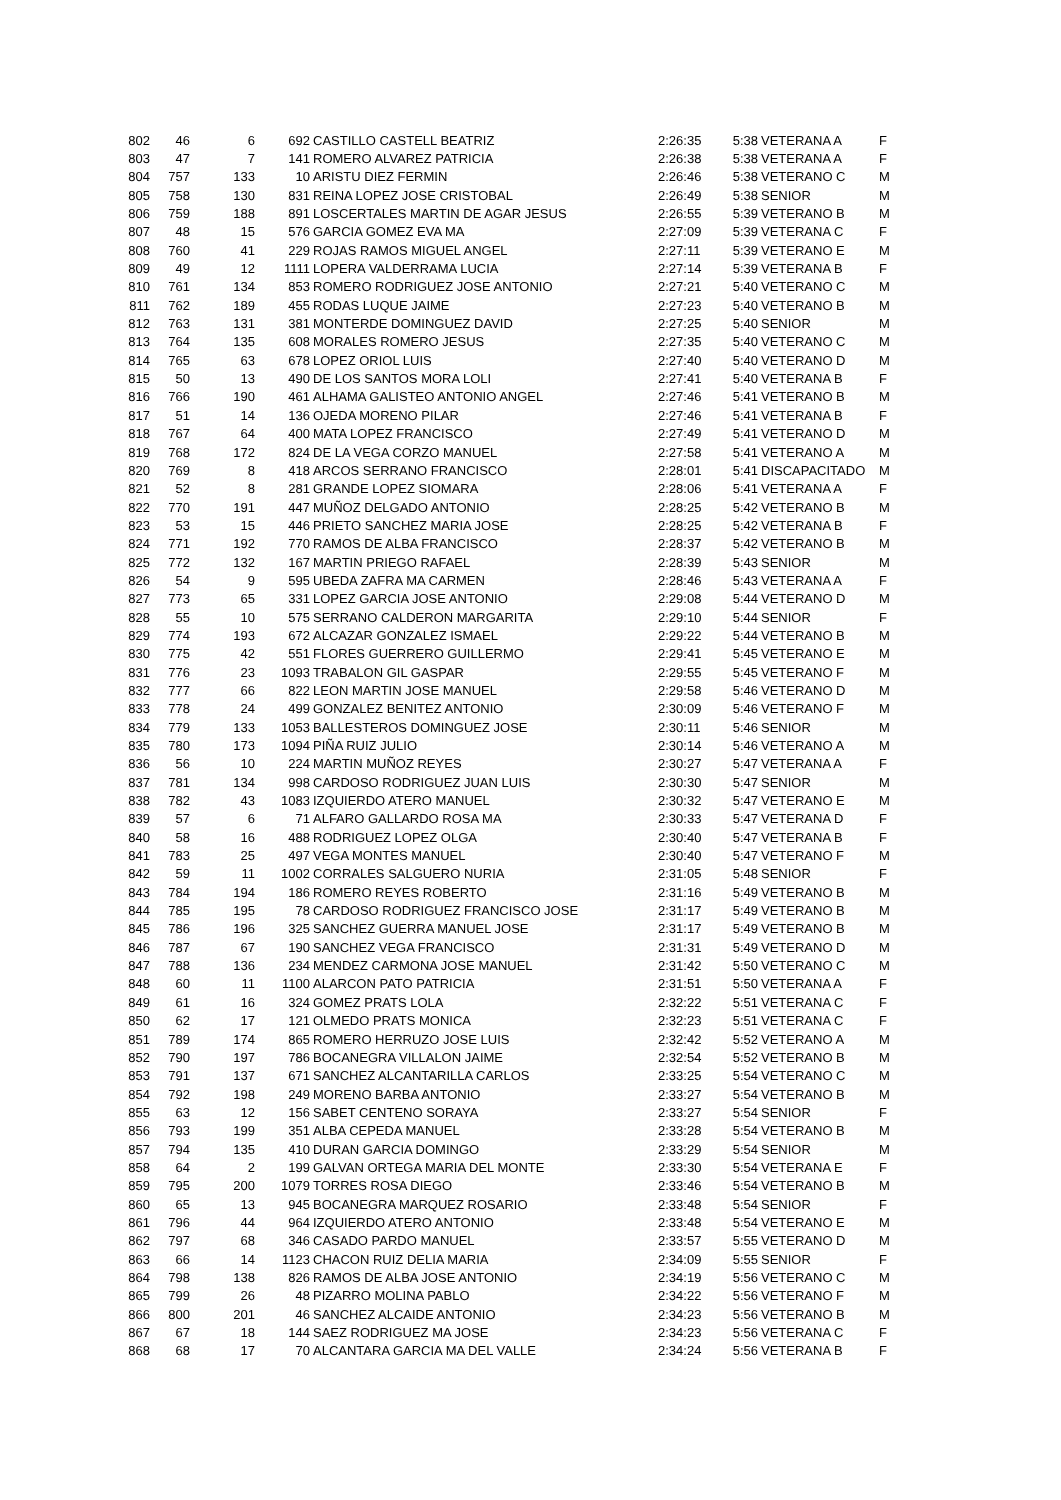| 802 | 46 | 6 | 692 | CASTILLO CASTELL BEATRIZ | 2:26:35 | 5:38 | VETERANA A | F |
| 803 | 47 | 7 | 141 | ROMERO ALVAREZ PATRICIA | 2:26:38 | 5:38 | VETERANA A | F |
| 804 | 757 | 133 | 10 | ARISTU DIEZ FERMIN | 2:26:46 | 5:38 | VETERANO C | M |
| 805 | 758 | 130 | 831 | REINA LOPEZ JOSE CRISTOBAL | 2:26:49 | 5:38 | SENIOR | M |
| 806 | 759 | 188 | 891 | LOSCERTALES MARTIN DE AGAR JESUS | 2:26:55 | 5:39 | VETERANO B | M |
| 807 | 48 | 15 | 576 | GARCIA GOMEZ EVA MA | 2:27:09 | 5:39 | VETERANA C | F |
| 808 | 760 | 41 | 229 | ROJAS RAMOS MIGUEL ANGEL | 2:27:11 | 5:39 | VETERANO E | M |
| 809 | 49 | 12 | 1111 | LOPERA VALDERRAMA LUCIA | 2:27:14 | 5:39 | VETERANA B | F |
| 810 | 761 | 134 | 853 | ROMERO RODRIGUEZ JOSE ANTONIO | 2:27:21 | 5:40 | VETERANO C | M |
| 811 | 762 | 189 | 455 | RODAS LUQUE JAIME | 2:27:23 | 5:40 | VETERANO B | M |
| 812 | 763 | 131 | 381 | MONTERDE DOMINGUEZ DAVID | 2:27:25 | 5:40 | SENIOR | M |
| 813 | 764 | 135 | 608 | MORALES ROMERO JESUS | 2:27:35 | 5:40 | VETERANO C | M |
| 814 | 765 | 63 | 678 | LOPEZ ORIOL LUIS | 2:27:40 | 5:40 | VETERANO D | M |
| 815 | 50 | 13 | 490 | DE LOS SANTOS MORA LOLI | 2:27:41 | 5:40 | VETERANA B | F |
| 816 | 766 | 190 | 461 | ALHAMA GALISTEO ANTONIO ANGEL | 2:27:46 | 5:41 | VETERANO B | M |
| 817 | 51 | 14 | 136 | OJEDA MORENO PILAR | 2:27:46 | 5:41 | VETERANA B | F |
| 818 | 767 | 64 | 400 | MATA LOPEZ FRANCISCO | 2:27:49 | 5:41 | VETERANO D | M |
| 819 | 768 | 172 | 824 | DE LA VEGA CORZO MANUEL | 2:27:58 | 5:41 | VETERANO A | M |
| 820 | 769 | 8 | 418 | ARCOS SERRANO FRANCISCO | 2:28:01 | 5:41 | DISCAPACITADO | M |
| 821 | 52 | 8 | 281 | GRANDE LOPEZ SIOMARA | 2:28:06 | 5:41 | VETERANA A | F |
| 822 | 770 | 191 | 447 | MUÑOZ DELGADO ANTONIO | 2:28:25 | 5:42 | VETERANO B | M |
| 823 | 53 | 15 | 446 | PRIETO SANCHEZ MARIA JOSE | 2:28:25 | 5:42 | VETERANA B | F |
| 824 | 771 | 192 | 770 | RAMOS DE ALBA FRANCISCO | 2:28:37 | 5:42 | VETERANO B | M |
| 825 | 772 | 132 | 167 | MARTIN PRIEGO RAFAEL | 2:28:39 | 5:43 | SENIOR | M |
| 826 | 54 | 9 | 595 | UBEDA ZAFRA MA CARMEN | 2:28:46 | 5:43 | VETERANA A | F |
| 827 | 773 | 65 | 331 | LOPEZ GARCIA JOSE ANTONIO | 2:29:08 | 5:44 | VETERANO D | M |
| 828 | 55 | 10 | 575 | SERRANO CALDERON MARGARITA | 2:29:10 | 5:44 | SENIOR | F |
| 829 | 774 | 193 | 672 | ALCAZAR GONZALEZ ISMAEL | 2:29:22 | 5:44 | VETERANO B | M |
| 830 | 775 | 42 | 551 | FLORES GUERRERO GUILLERMO | 2:29:41 | 5:45 | VETERANO E | M |
| 831 | 776 | 23 | 1093 | TRABALON GIL GASPAR | 2:29:55 | 5:45 | VETERANO F | M |
| 832 | 777 | 66 | 822 | LEON MARTIN JOSE MANUEL | 2:29:58 | 5:46 | VETERANO D | M |
| 833 | 778 | 24 | 499 | GONZALEZ BENITEZ ANTONIO | 2:30:09 | 5:46 | VETERANO F | M |
| 834 | 779 | 133 | 1053 | BALLESTEROS DOMINGUEZ JOSE | 2:30:11 | 5:46 | SENIOR | M |
| 835 | 780 | 173 | 1094 | PIÑA RUIZ JULIO | 2:30:14 | 5:46 | VETERANO A | M |
| 836 | 56 | 10 | 224 | MARTIN MUÑOZ REYES | 2:30:27 | 5:47 | VETERANA A | F |
| 837 | 781 | 134 | 998 | CARDOSO RODRIGUEZ JUAN LUIS | 2:30:30 | 5:47 | SENIOR | M |
| 838 | 782 | 43 | 1083 | IZQUIERDO ATERO MANUEL | 2:30:32 | 5:47 | VETERANO E | M |
| 839 | 57 | 6 | 71 | ALFARO GALLARDO ROSA MA | 2:30:33 | 5:47 | VETERANA D | F |
| 840 | 58 | 16 | 488 | RODRIGUEZ LOPEZ OLGA | 2:30:40 | 5:47 | VETERANA B | F |
| 841 | 783 | 25 | 497 | VEGA MONTES MANUEL | 2:30:40 | 5:47 | VETERANO F | M |
| 842 | 59 | 11 | 1002 | CORRALES SALGUERO NURIA | 2:31:05 | 5:48 | SENIOR | F |
| 843 | 784 | 194 | 186 | ROMERO REYES ROBERTO | 2:31:16 | 5:49 | VETERANO B | M |
| 844 | 785 | 195 | 78 | CARDOSO RODRIGUEZ FRANCISCO JOSE | 2:31:17 | 5:49 | VETERANO B | M |
| 845 | 786 | 196 | 325 | SANCHEZ GUERRA MANUEL JOSE | 2:31:17 | 5:49 | VETERANO B | M |
| 846 | 787 | 67 | 190 | SANCHEZ VEGA FRANCISCO | 2:31:31 | 5:49 | VETERANO D | M |
| 847 | 788 | 136 | 234 | MENDEZ CARMONA JOSE MANUEL | 2:31:42 | 5:50 | VETERANO C | M |
| 848 | 60 | 11 | 1100 | ALARCON PATO PATRICIA | 2:31:51 | 5:50 | VETERANA A | F |
| 849 | 61 | 16 | 324 | GOMEZ PRATS LOLA | 2:32:22 | 5:51 | VETERANA C | F |
| 850 | 62 | 17 | 121 | OLMEDO PRATS MONICA | 2:32:23 | 5:51 | VETERANA C | F |
| 851 | 789 | 174 | 865 | ROMERO HERRUZO JOSE LUIS | 2:32:42 | 5:52 | VETERANO A | M |
| 852 | 790 | 197 | 786 | BOCANEGRA VILLALON JAIME | 2:32:54 | 5:52 | VETERANO B | M |
| 853 | 791 | 137 | 671 | SANCHEZ ALCANTARILLA CARLOS | 2:33:25 | 5:54 | VETERANO C | M |
| 854 | 792 | 198 | 249 | MORENO BARBA ANTONIO | 2:33:27 | 5:54 | VETERANO B | M |
| 855 | 63 | 12 | 156 | SABET CENTENO SORAYA | 2:33:27 | 5:54 | SENIOR | F |
| 856 | 793 | 199 | 351 | ALBA CEPEDA MANUEL | 2:33:28 | 5:54 | VETERANO B | M |
| 857 | 794 | 135 | 410 | DURAN GARCIA DOMINGO | 2:33:29 | 5:54 | SENIOR | M |
| 858 | 64 | 2 | 199 | GALVAN ORTEGA MARIA DEL MONTE | 2:33:30 | 5:54 | VETERANA E | F |
| 859 | 795 | 200 | 1079 | TORRES ROSA DIEGO | 2:33:46 | 5:54 | VETERANO B | M |
| 860 | 65 | 13 | 945 | BOCANEGRA MARQUEZ ROSARIO | 2:33:48 | 5:54 | SENIOR | F |
| 861 | 796 | 44 | 964 | IZQUIERDO ATERO ANTONIO | 2:33:48 | 5:54 | VETERANO E | M |
| 862 | 797 | 68 | 346 | CASADO PARDO MANUEL | 2:33:57 | 5:55 | VETERANO D | M |
| 863 | 66 | 14 | 1123 | CHACON RUIZ DELIA MARIA | 2:34:09 | 5:55 | SENIOR | F |
| 864 | 798 | 138 | 826 | RAMOS DE ALBA JOSE ANTONIO | 2:34:19 | 5:56 | VETERANO C | M |
| 865 | 799 | 26 | 48 | PIZARRO MOLINA PABLO | 2:34:22 | 5:56 | VETERANO F | M |
| 866 | 800 | 201 | 46 | SANCHEZ ALCAIDE ANTONIO | 2:34:23 | 5:56 | VETERANO B | M |
| 867 | 67 | 18 | 144 | SAEZ RODRIGUEZ MA JOSE | 2:34:23 | 5:56 | VETERANA C | F |
| 868 | 68 | 17 | 70 | ALCANTARA GARCIA MA DEL VALLE | 2:34:24 | 5:56 | VETERANA B | F |